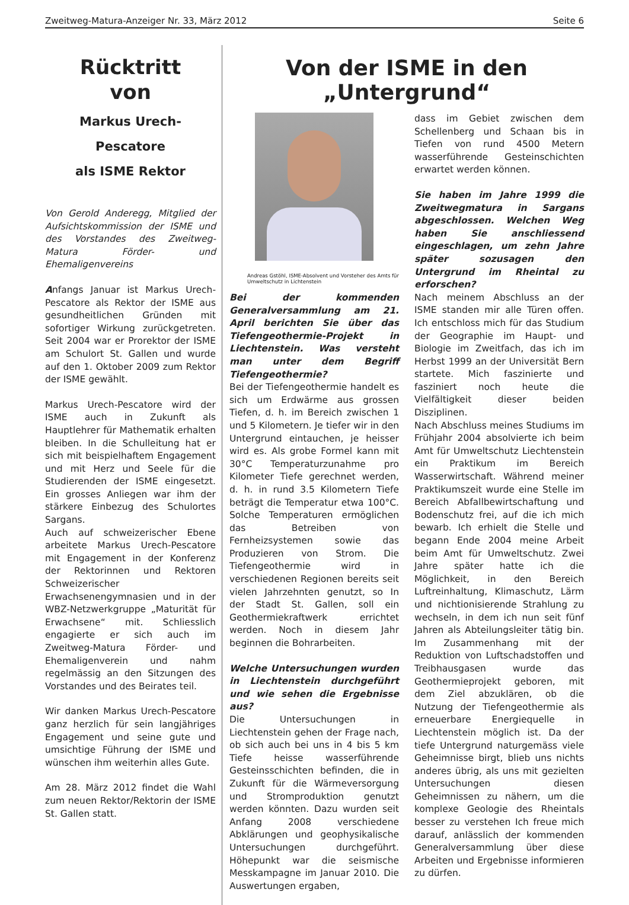Zweitweg-Matura-Anzeiger Nr. 33, März 2012 Seite 6
Rücktritt
von
Markus Urech-Pescatore
als ISME Rektor
Von Gerold Anderegg, Mitglied der Aufsichtskommission der ISME und des Vorstandes des Zweitweg-Matura Förder- und Ehemaligenvereins
Anfangs Januar ist Markus Urech-Pescatore als Rektor der ISME aus gesundheitlichen Gründen mit sofortiger Wirkung zurückgetreten. Seit 2004 war er Prorektor der ISME am Schulort St. Gallen und wurde auf den 1. Oktober 2009 zum Rektor der ISME gewählt.
Markus Urech-Pescatore wird der ISME auch in Zukunft als Hauptlehrer für Mathematik erhalten bleiben. In die Schulleitung hat er sich mit beispielhaftem Engagement und mit Herz und Seele für die Studierenden der ISME eingesetzt. Ein grosses Anliegen war ihm der stärkere Einbezug des Schulortes Sargans.
Auch auf schweizerischer Ebene arbeitete Markus Urech-Pescatore mit Engagement in der Konferenz der Rektorinnen und Rektoren Schweizerischer Erwachsenengymnasien und in der WBZ-Netzwerkgruppe „Maturität für Erwachsene“ mit. Schliesslich engagierte er sich auch im Zweitweg-Matura Förder- und Ehemaligenverein und nahm regelmässig an den Sitzungen des Vorstandes und des Beirates teil.
Wir danken Markus Urech-Pescatore ganz herzlich für sein langjähriges Engagement und seine gute und umsichtige Führung der ISME und wünschen ihm weiterhin alles Gute.
Am 28. März 2012 findet die Wahl zum neuen Rektor/Rektorin der ISME St. Gallen statt.
Von der ISME in den „Untergrund“
Andreas Gstöhl, ISME-Absolvent und Vorsteher des Amts für Umweltschutz in Lichtenstein
Bei der kommenden Generalversammlung am 21. April berichten Sie über das Tiefengeothermie-Projekt in Liechtenstein. Was versteht man unter dem Begriff Tiefengeothermie?
Bei der Tiefengeothermie handelt es sich um Erdwärme aus grossen Tiefen, d. h. im Bereich zwischen 1 und 5 Kilometern. Je tiefer wir in den Untergrund eintauchen, je heisser wird es. Als grobe Formel kann mit 30°C Temperaturzunahme pro Kilometer Tiefe gerechnet werden, d. h. in rund 3.5 Kilometern Tiefe beträgt die Temperatur etwa 100°C. Solche Temperaturen ermöglichen das Betreiben von Fernheizsystemen sowie das Produzieren von Strom. Die Tiefengeothermie wird in verschiedenen Regionen bereits seit vielen Jahrzehnten genutzt, so In der Stadt St. Gallen, soll ein Geothermiekraftwerk errichtet werden. Noch in diesem Jahr beginnen die Bohrarbeiten.
Welche Untersuchungen wurden in Liechtenstein durchgeführt und wie sehen die Ergebnisse aus?
Die Untersuchungen in Liechtenstein gehen der Frage nach, ob sich auch bei uns in 4 bis 5 km Tiefe heisse wasserführende Gesteinsschichten befinden, die in Zukunft für die Wärmeversorgung und Stromproduktion genutzt werden könnten. Dazu wurden seit Anfang 2008 verschiedene Abklärungen und geophysikalische Untersuchungen durchgeführt. Höhepunkt war die seismische Messkampagne im Januar 2010. Die Auswertungen ergaben,
dass im Gebiet zwischen dem Schellenberg und Schaan bis in Tiefen von rund 4500 Metern wasserführende Gesteinschichten erwartet werden können.
Sie haben im Jahre 1999 die Zweitwegmatura in Sargans abgeschlossen. Welchen Weg haben Sie anschliessend eingeschlagen, um zehn Jahre später sozusagen den Untergrund im Rheintal zu erforschen?
Nach meinem Abschluss an der ISME standen mir alle Türen offen. Ich entschloss mich für das Studium der Geographie im Haupt- und Biologie im Zweitfach, das ich im Herbst 1999 an der Universität Bern startete. Mich faszinierte und fasziniert noch heute die Vielfältigkeit dieser beiden Disziplinen.
Nach Abschluss meines Studiums im Frühjahr 2004 absolvierte ich beim Amt für Umweltschutz Liechtenstein ein Praktikum im Bereich Wasserwirtschaft. Während meiner Praktikumszeit wurde eine Stelle im Bereich Abfallbewirtschaftung und Bodenschutz frei, auf die ich mich bewarb. Ich erhielt die Stelle und begann Ende 2004 meine Arbeit beim Amt für Umweltschutz. Zwei Jahre später hatte ich die Möglichkeit, in den Bereich Luftreinhaltung, Klimaschutz, Lärm und nichtionisierende Strahlung zu wechseln, in dem ich nun seit fünf Jahren als Abteilungsleiter tätig bin. Im Zusammenhang mit der Reduktion von Luftschadstoffen und Treibhausgasen wurde das Geothermieprojekt geboren, mit dem Ziel abzuklären, ob die Nutzung der Tiefengeothermie als erneuerbare Energiequelle in Liechtenstein möglich ist. Da der tiefe Untergrund naturgemäss viele Geheimnisse birgt, blieb uns nichts anderes übrig, als uns mit gezielten Untersuchungen diesen Geheimnissen zu nähern, um die komplexe Geologie des Rheintals besser zu verstehen Ich freue mich darauf, anlässlich der kommenden Generalversammlung über diese Arbeiten und Ergebnisse informieren zu dürfen.